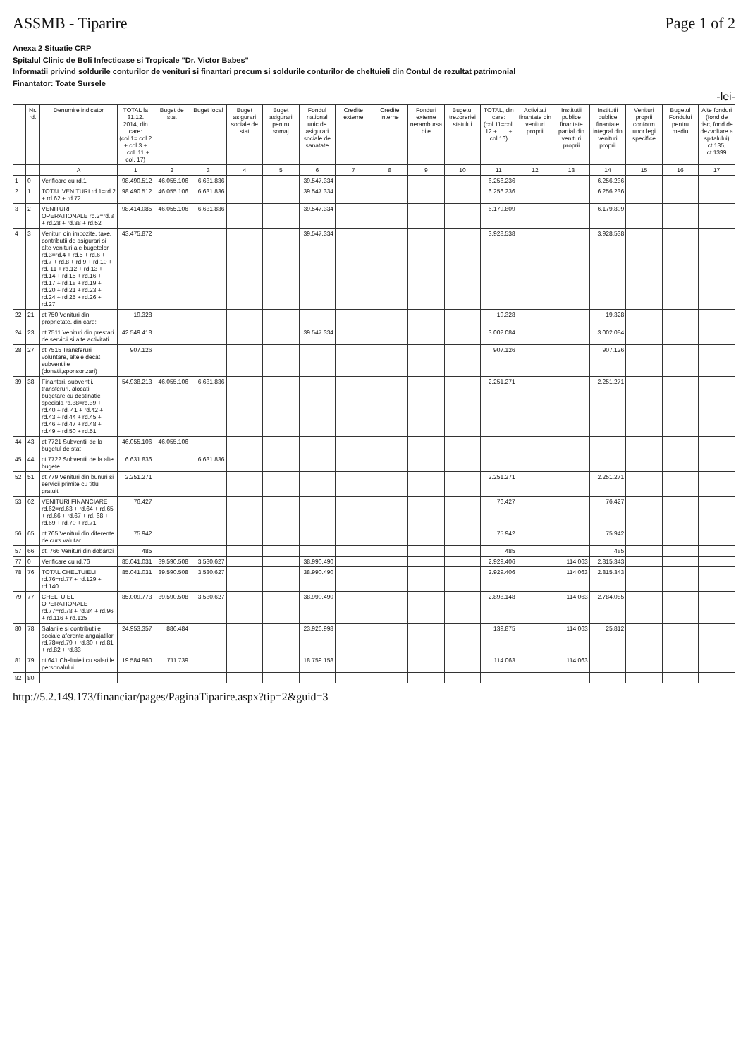ASSMB - Tiparire Page 1 of 2
Anexa 2 Situatie CRP
Spitalul Clinic de Boli Infectioase si Tropicale "Dr. Victor Babes"
Informatii privind soldurile conturilor de venituri si finantari precum si soldurile conturilor de cheltuieli din Contul de rezultat patrimonial
Finantator: Toate Sursele
-lei-
| | Nr. rd. | Denumire indicator | TOTAL la 31.12. 2014, din care: (col.1= col.2 + col.3 + ...col. 11 + col. 17) | Buget de stat | Buget local | Buget asigurari sociale de stat | Buget asigurari pentru somaj | Fondul national unic de asigurari sociale de sanatate | Credite externe | Credite interne | Fonduri externe nerambursabile | Bugetul trezoreriei statului | TOTAL, din care: (col.11=col.12 + ..... + col.16) | Activitati finantate din venituri proprii | Institutii publice finantate partial din venituri proprii | Institutii publice finantate integral din venituri proprii | Venituri proprii conform unor legi specifice | Bugetul Fondului pentru mediu | Alte fonduri (fond de risc, fond de dezvoltare a spitalului) ct.135, ct.1399 |
| --- | --- | --- | --- | --- | --- | --- | --- | --- | --- | --- | --- | --- | --- | --- | --- | --- | --- | --- | --- |
| | | A | 1 | 2 | 3 | 4 | 5 | 6 | 7 | 8 | 9 | 10 | 11 | 12 | 13 | 14 | 15 | 16 | 17 |
| 1 | 0 | Verificare cu rd.1 | 98.490.512 | 46.055.106 | 6.631.836 | | | 39.547.334 | | | | | 6.256.236 | | | 6.256.236 | | | |
| 2 | 1 | TOTAL VENITURI rd.1=rd.2 + rd 62 + rd.72 | 98.490.512 | 46.055.106 | 6.631.836 | | | 39.547.334 | | | | | 6.256.236 | | | 6.256.236 | | | |
| 3 | 2 | VENITURI OPERATIONALE rd.2=rd.3 + rd.28 + rd.38 + rd.52 | 98.414.085 | 46.055.106 | 6.631.836 | | | 39.547.334 | | | | | 6.179.809 | | | 6.179.809 | | | |
| 4 | 3 | Venituri din impozite, taxe, contributii de asigurari si alte venituri ale bugetelor rd.3=rd.4 + rd.5 + rd.6 + rd.7 + rd.8 + rd.9 + rd.10 + rd. 11 + rd.12 + rd.13 + rd.14 + rd.15 + rd.16 + rd.17 + rd.18 + rd.19 + rd.20 + rd.21 + rd.23 + rd.24 + rd.25 + rd.26 + rd.27 | 43.475.872 | | | | | 39.547.334 | | | | | 3.928.538 | | | 3.928.538 | | | |
| 22 | 21 | ct 750 Venituri din proprietate, din care: | 19.328 | | | | | | | | | | 19.328 | | | 19.328 | | | |
| 24 | 23 | ct 7511 Venituri din prestari de servicii si alte activitati | 42.549.418 | | | | | 39.547.334 | | | | | 3.002.084 | | | 3.002.084 | | | |
| 28 | 27 | ct 7515 Transferuri voluntare, altele decât subventiile (donatii,sponsorizari) | 907.126 | | | | | | | | | | 907.126 | | | 907.126 | | | |
| 39 | 38 | Finantari, subventii, transferuri, alocatii bugetare cu destinatie speciala rd.38=rd.39 + rd.40 + rd. 41 + rd.42 + rd.43 + rd.44 + rd.45 + rd.46 + rd.47 + rd.48 + rd.49 + rd.50 + rd.51 | 54.938.213 | 46.055.106 | 6.631.836 | | | | | | | | 2.251.271 | | | 2.251.271 | | | |
| 44 | 43 | ct 7721 Subventii de la bugetul de stat | 46.055.106 | 46.055.106 | | | | | | | | | | | | | | | |
| 45 | 44 | ct 7722 Subventii de la alte bugete | 6.631.836 | | 6.631.836 | | | | | | | | | | | | | | |
| 52 | 51 | ct.779 Venituri din bunuri si servicii primite cu titlu gratuit | 2.251.271 | | | | | | | | | | 2.251.271 | | | 2.251.271 | | | |
| 53 | 62 | VENITURI FINANCIARE rd.62=rd.63 + rd.64 + rd.65 + rd.66 + rd.67 + rd. 68 + rd.69 + rd.70 + rd.71 | 76.427 | | | | | | | | | | 76.427 | | | 76.427 | | | |
| 56 | 65 | ct.765 Venituri din diferente de curs valutar | 75.942 | | | | | | | | | | 75.942 | | | 75.942 | | | |
| 57 | 66 | ct. 766 Venituri din dobânzi | 485 | | | | | | | | | | 485 | | | 485 | | | |
| 77 | 0 | Verificare cu rd.76 | 85.041.031 | 39.590.508 | 3.530.627 | | | 38.990.490 | | | | | 2.929.406 | | 114.063 | 2.815.343 | | | |
| 78 | 76 | TOTAL CHELTUIELI rd.76=rd.77 + rd.129 + rd.140 | 85.041.031 | 39.590.508 | 3.530.627 | | | 38.990.490 | | | | | 2.929.406 | | 114.063 | 2.815.343 | | | |
| 79 | 77 | CHELTUIELI OPERATIONALE rd.77=rd.78 + rd.84 + rd.96 + rd.116 + rd.125 | 85.009.773 | 39.590.508 | 3.530.627 | | | 38.990.490 | | | | | 2.898.148 | | 114.063 | 2.784.085 | | | |
| 80 | 78 | Salariile si contributiile sociale aferente angajatilor rd.78=rd.79 + rd.80 + rd.81 + rd.82 + rd.83 | 24.953.357 | 886.484 | | | | 23.926.998 | | | | | 139.875 | | 114.063 | 25.812 | | | |
| 81 | 79 | ct.641 Cheltuieli cu salariile personalului | 19.584.960 | 711.739 | | | | 18.759.158 | | | | | 114.063 | | 114.063 | | | | |
| 82 | 80 | | | | | | | | | | | | | | | | | | |
http://5.2.149.173/financiar/pages/PaginaTiparire.aspx?tip=2&guid=3